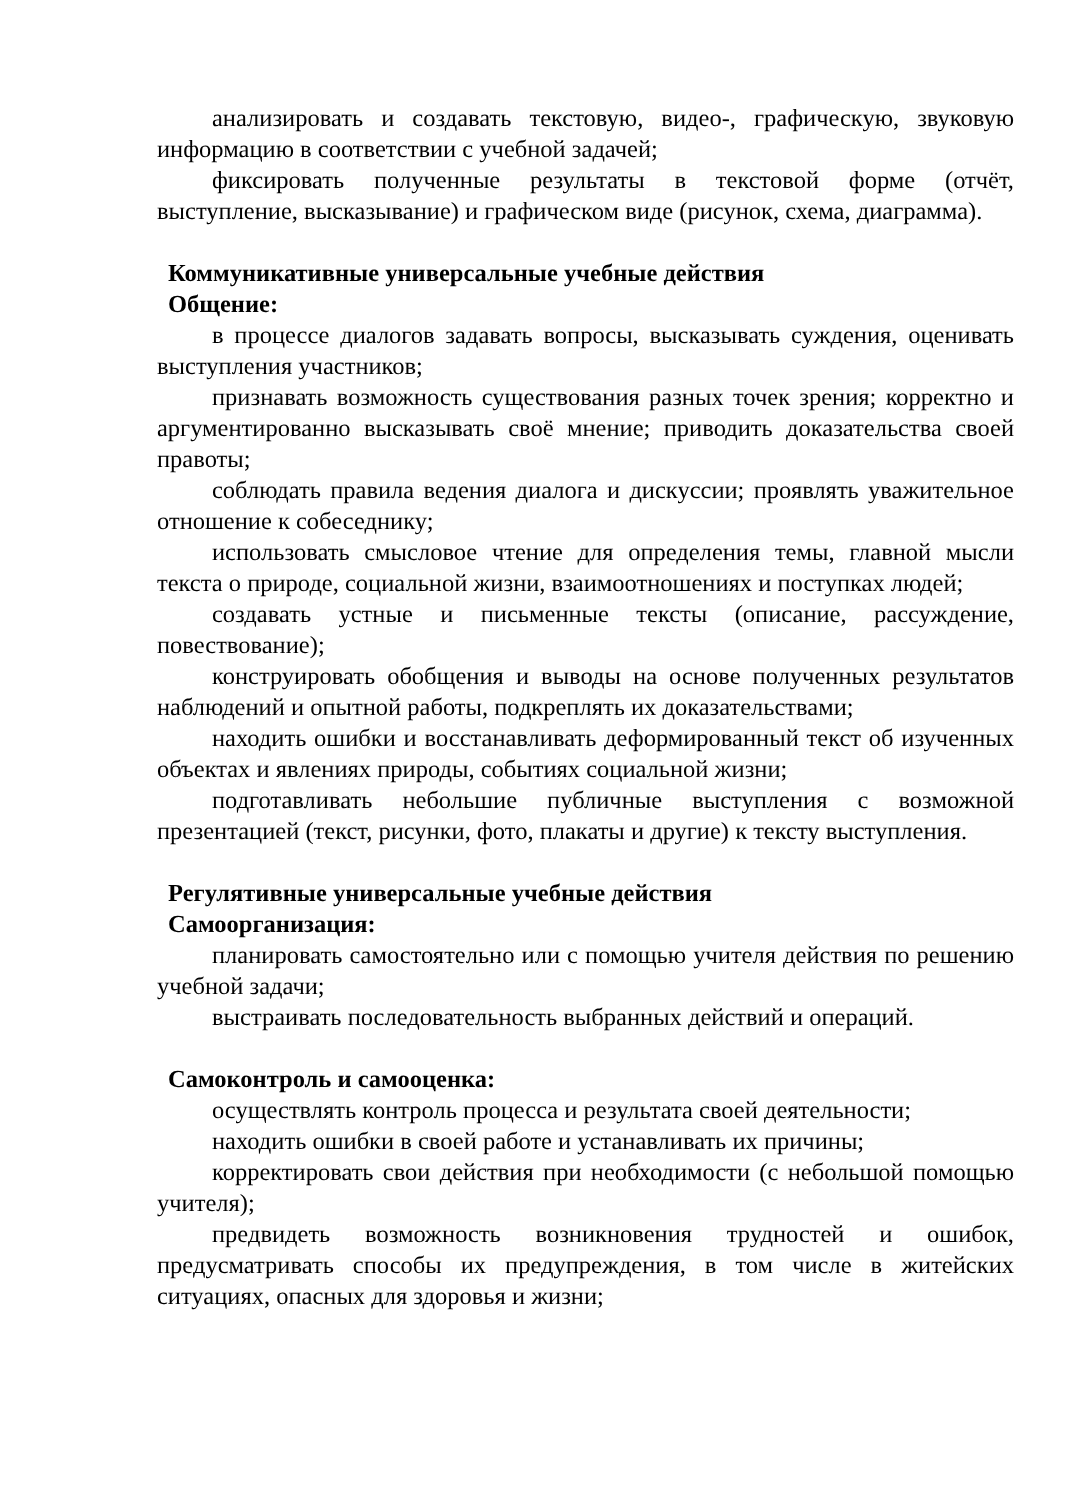анализировать и создавать текстовую, видео-, графическую, звуковую информацию в соответствии с учебной задачей;
фиксировать полученные результаты в текстовой форме (отчёт, выступление, высказывание) и графическом виде (рисунок, схема, диаграмма).
Коммуникативные универсальные учебные действия
Общение:
в процессе диалогов задавать вопросы, высказывать суждения, оценивать выступления участников;
признавать возможность существования разных точек зрения; корректно и аргументированно высказывать своё мнение; приводить доказательства своей правоты;
соблюдать правила ведения диалога и дискуссии; проявлять уважительное отношение к собеседнику;
использовать смысловое чтение для определения темы, главной мысли текста о природе, социальной жизни, взаимоотношениях и поступках людей;
создавать устные и письменные тексты (описание, рассуждение, повествование);
конструировать обобщения и выводы на основе полученных результатов наблюдений и опытной работы, подкреплять их доказательствами;
находить ошибки и восстанавливать деформированный текст об изученных объектах и явлениях природы, событиях социальной жизни;
подготавливать небольшие публичные выступления с возможной презентацией (текст, рисунки, фото, плакаты и другие) к тексту выступления.
Регулятивные универсальные учебные действия
Самоорганизация:
планировать самостоятельно или с помощью учителя действия по решению учебной задачи;
выстраивать последовательность выбранных действий и операций.
Самоконтроль и самооценка:
осуществлять контроль процесса и результата своей деятельности;
находить ошибки в своей работе и устанавливать их причины;
корректировать свои действия при необходимости (с небольшой помощью учителя);
предвидеть возможность возникновения трудностей и ошибок, предусматривать способы их предупреждения, в том числе в житейских ситуациях, опасных для здоровья и жизни;